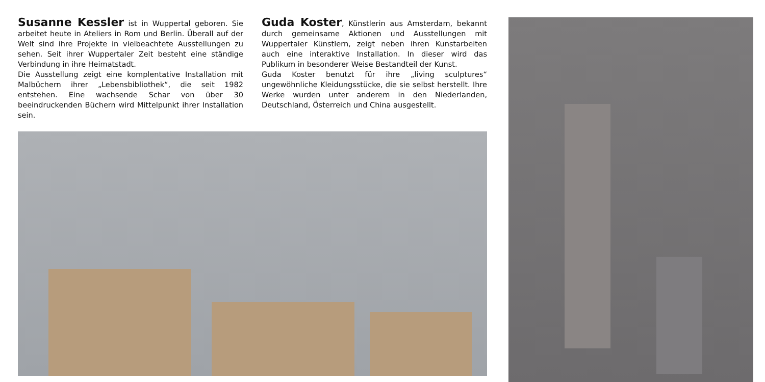Susanne Kessler ist in Wuppertal geboren. Sie arbeitet heute in Ateliers in Rom und Berlin. Überall auf der Welt sind ihre Projekte in vielbeachtete Ausstellungen zu sehen. Seit ihrer Wuppertaler Zeit besteht eine ständige Verbindung in ihre Heimatstadt.
Die Ausstellung zeigt eine komplentative Installation mit Malbüchern ihrer „Lebensbibliothek“, die seit 1982 entstehen. Eine wachsende Schar von über 30 beeindruckenden Büchern wird Mittelpunkt ihrer Installation sein.
Guda Koster, Künstlerin aus Amsterdam, bekannt durch gemeinsame Aktionen und Ausstellungen mit Wuppertaler Künstlern, zeigt neben ihren Kunstarbeiten auch eine interaktive Installation. In dieser wird das Publikum in besonderer Weise Bestandteil der Kunst.
Guda Koster benutzt für ihre „living sculptures“ ungewöhnliche Kleidungsstücke, die sie selbst herstellt. Ihre Werke wurden unter anderem in den Niederlanden, Deutschland, Österreich und China ausgestellt.